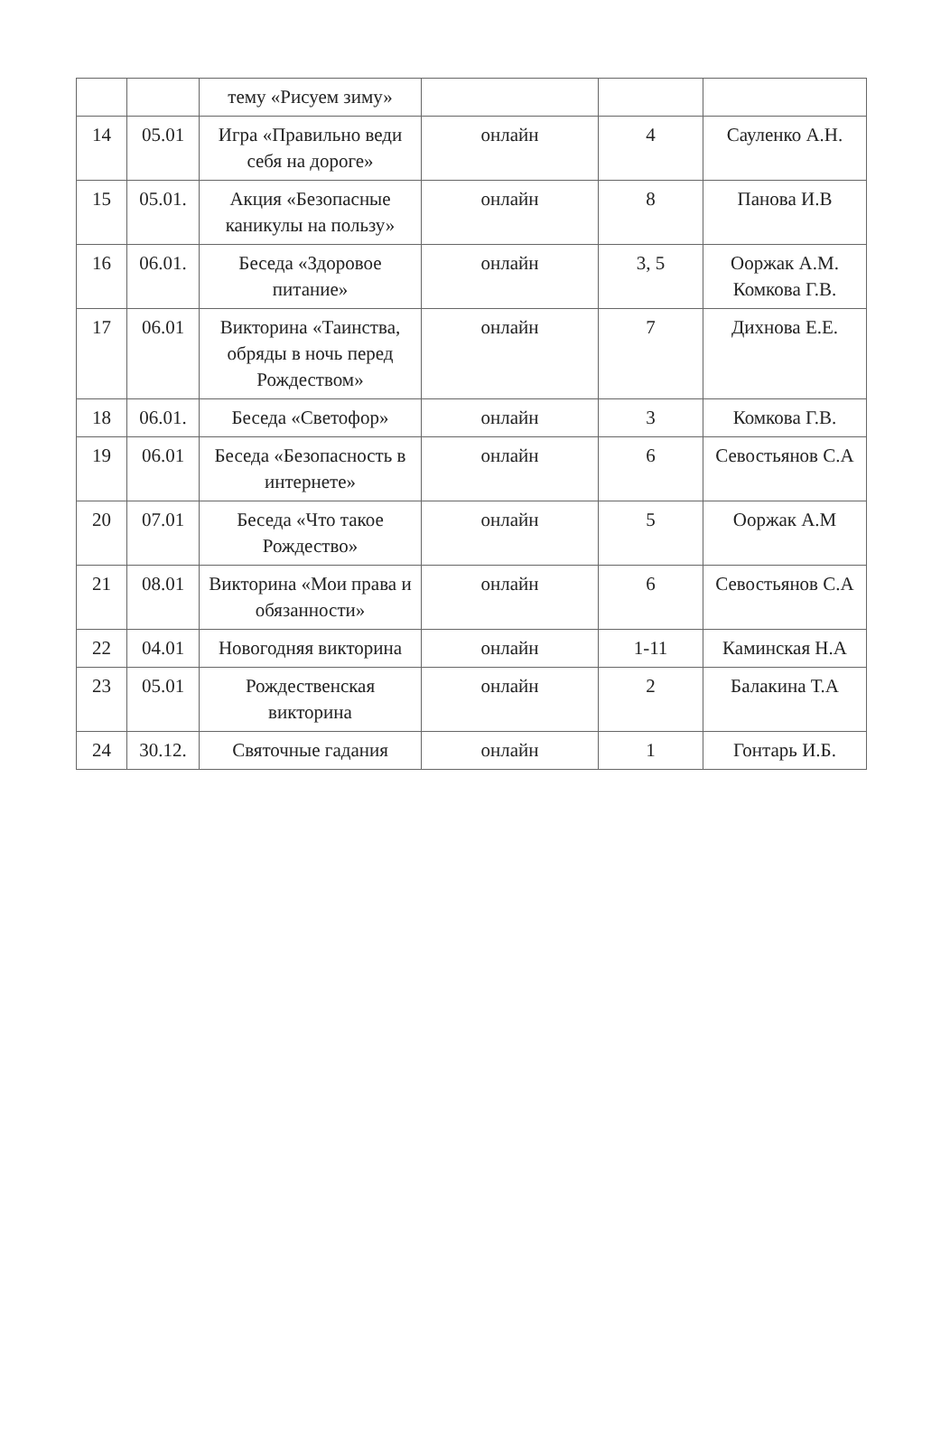| | | тему «Рисуем зиму» | | | |
| 14 | 05.01 | Игра «Правильно веди себя на дороге» | онлайн | 4 | Сауленко А.Н. |
| 15 | 05.01. | Акция «Безопасные каникулы на пользу» | онлайн | 8 | Панова И.В |
| 16 | 06.01. | Беседа «Здоровое питание» | онлайн | 3, 5 | Ооржак А.М. Комкова Г.В. |
| 17 | 06.01 | Викторина «Таинства, обряды в ночь перед Рождеством» | онлайн | 7 | Дихнова Е.Е. |
| 18 | 06.01. | Беседа «Светофор» | онлайн | 3 | Комкова Г.В. |
| 19 | 06.01 | Беседа «Безопасность в интернете» | онлайн | 6 | Севостьянов С.А |
| 20 | 07.01 | Беседа «Что такое Рождество» | онлайн | 5 | Ооржак А.М |
| 21 | 08.01 | Викторина «Мои права и обязанности» | онлайн | 6 | Севостьянов С.А |
| 22 | 04.01 | Новогодняя викторина | онлайн | 1-11 | Каминская Н.А |
| 23 | 05.01 | Рождественская викторина | онлайн | 2 | Балакина Т.А |
| 24 | 30.12. | Святочные гадания | онлайн | 1 | Гонтарь И.Б. |